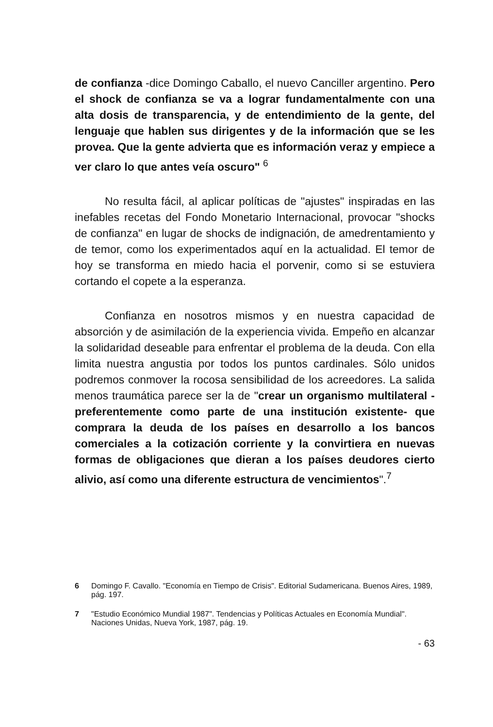de confianza -dice Domingo Caballo, el nuevo Canciller argentino. Pero el shock de confianza se va a lograr fundamentalmente con una alta dosis de transparencia, y de entendimiento de la gente, del lenguaje que hablen sus dirigentes y de la información que se les provea. Que la gente advierta que es información veraz y empiece a ver claro lo que antes veía oscuro" <sup>6</sup>
No resulta fácil, al aplicar políticas de "ajustes" inspiradas en las inefables recetas del Fondo Monetario Internacional, provocar "shocks de confianza" en lugar de shocks de indignación, de amedrentamiento y de temor, como los experimentados aquí en la actualidad. El temor de hoy se transforma en miedo hacia el porvenir, como si se estuviera cortando el copete a la esperanza.
Confianza en nosotros mismos y en nuestra capacidad de absorción y de asimilación de la experiencia vivida. Empeño en alcanzar la solidaridad deseable para enfrentar el problema de la deuda. Con ella limita nuestra angustia por todos los puntos cardinales. Sólo unidos podremos conmover la rocosa sensibilidad de los acreedores. La salida menos traumática parece ser la de "crear un organismo multilateral -preferentemente como parte de una institución existente- que comprara la deuda de los países en desarrollo a los bancos comerciales a la cotización corriente y la convirtiera en nuevas formas de obligaciones que dieran a los países deudores cierto alivio, así como una diferente estructura de vencimientos".<sup>7</sup>
6 Domingo F. Cavallo. "Economía en Tiempo de Crisis". Editorial Sudamericana. Buenos Aires, 1989, pág. 197.
7 "Estudio Económico Mundial 1987". Tendencias y Políticas Actuales en Economía Mundial". Naciones Unidas, Nueva York, 1987, pág. 19.
- 63